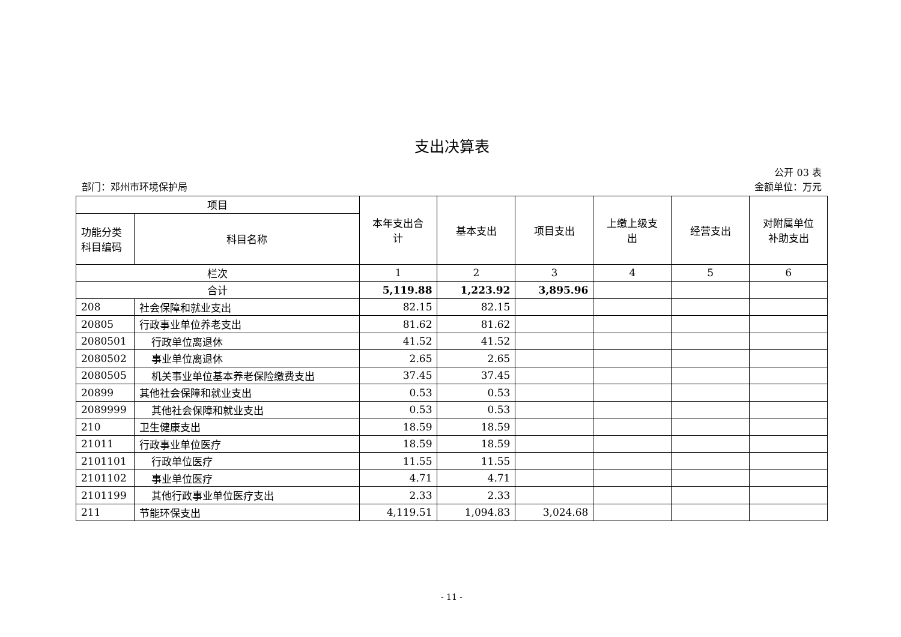支出决算表
公开 03 表
部门：邓州市环境保护局 金额单位：万元
| 项目 | | 本年支出合 计 | 基本支出 | 项目支出 | 上缴上级支 出 | 经营支出 | 对附属单位 补助支出 |
| --- | --- | --- | --- | --- | --- | --- | --- |
| 功能分类 科目编码 | 科目名称 | | | | | | |
| 栏次 | | 1 | 2 | 3 | 4 | 5 | 6 |
| 合计 | | 5,119.88 | 1,223.92 | 3,895.96 | | | |
| 208 | 社会保障和就业支出 | 82.15 | 82.15 | | | | |
| 20805 | 行政事业单位养老支出 | 81.62 | 81.62 | | | | |
| 2080501 | 行政单位离退休 | 41.52 | 41.52 | | | | |
| 2080502 | 事业单位离退休 | 2.65 | 2.65 | | | | |
| 2080505 | 机关事业单位基本养老保险缴费支出 | 37.45 | 37.45 | | | | |
| 20899 | 其他社会保障和就业支出 | 0.53 | 0.53 | | | | |
| 2089999 | 其他社会保障和就业支出 | 0.53 | 0.53 | | | | |
| 210 | 卫生健康支出 | 18.59 | 18.59 | | | | |
| 21011 | 行政事业单位医疗 | 18.59 | 18.59 | | | | |
| 2101101 | 行政单位医疗 | 11.55 | 11.55 | | | | |
| 2101102 | 事业单位医疗 | 4.71 | 4.71 | | | | |
| 2101199 | 其他行政事业单位医疗支出 | 2.33 | 2.33 | | | | |
| 211 | 节能环保支出 | 4,119.51 | 1,094.83 | 3,024.68 | | | |
- 11 -